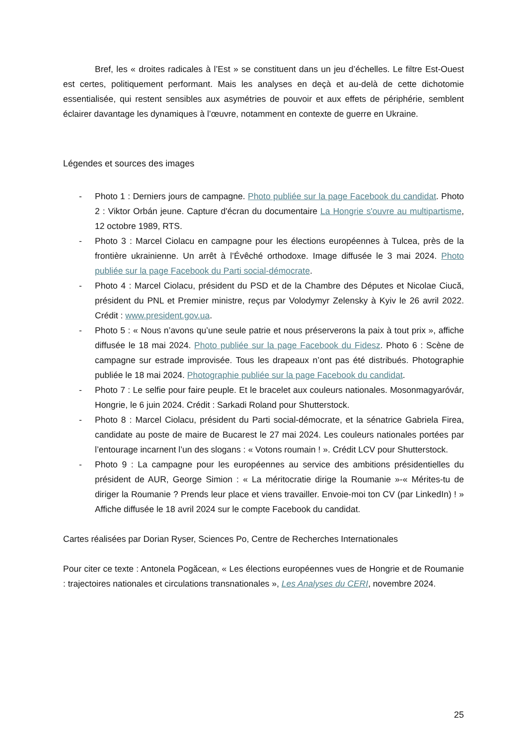Bref, les « droites radicales à l’Est » se constituent dans un jeu d’échelles. Le filtre Est-Ouest est certes, politiquement performant. Mais les analyses en deçà et au-delà de cette dichotomie essentialisée, qui restent sensibles aux asymétries de pouvoir et aux effets de périphérie, semblent éclairer davantage les dynamiques à l’œuvre, notamment en contexte de guerre en Ukraine.
Légendes et sources des images
- Photo 1 : Derniers jours de campagne. Photo publiée sur la page Facebook du candidat. Photo 2 : Viktor Orbán jeune. Capture d'écran du documentaire La Hongrie s'ouvre au multipartisme, 12 octobre 1989, RTS.
- Photo 3 : Marcel Ciolacu en campagne pour les élections européennes à Tulcea, près de la frontière ukrainienne. Un arrêt à l’Évêché orthodoxe. Image diffusée le 3 mai 2024. Photo publiée sur la page Facebook du Parti social-démocrate.
- Photo 4 : Marcel Ciolacu, président du PSD et de la Chambre des Députes et Nicolae Ciucă, président du PNL et Premier ministre, reçus par Volodymyr Zelensky à Kyiv le 26 avril 2022. Crédit : www.president.gov.ua.
- Photo 5 : « Nous n’avons qu’une seule patrie et nous préserverons la paix à tout prix », affiche diffusée le 18 mai 2024. Photo publiée sur la page Facebook du Fidesz. Photo 6 : Scène de campagne sur estrade improvisée. Tous les drapeaux n’ont pas été distribués. Photographie publiée le 18 mai 2024. Photographie publiée sur la page Facebook du candidat.
- Photo 7 : Le selfie pour faire peuple. Et le bracelet aux couleurs nationales. Mosonmagyaróvár, Hongrie, le 6 juin 2024. Crédit : Sarkadi Roland pour Shutterstock.
- Photo 8 : Marcel Ciolacu, président du Parti social-démocrate, et la sénatrice Gabriela Firea, candidate au poste de maire de Bucarest le 27 mai 2024. Les couleurs nationales portées par l’entourage incarnent l’un des slogans : « Votons roumain ! ». Crédit LCV pour Shutterstock.
- Photo 9 : La campagne pour les européennes au service des ambitions présidentielles du président de AUR, George Simion : « La méritocratie dirige la Roumanie »-« Mérites-tu de diriger la Roumanie ? Prends leur place et viens travailler. Envoie-moi ton CV (par LinkedIn) ! » Affiche diffusée le 18 avril 2024 sur le compte Facebook du candidat.
Cartes réalisées par Dorian Ryser, Sciences Po, Centre de Recherches Internationales
Pour citer ce texte : Antonela Pogăcean, « Les élections européennes vues de Hongrie et de Roumanie : trajectoires nationales et circulations transnationales », Les Analyses du CERI, novembre 2024.
25